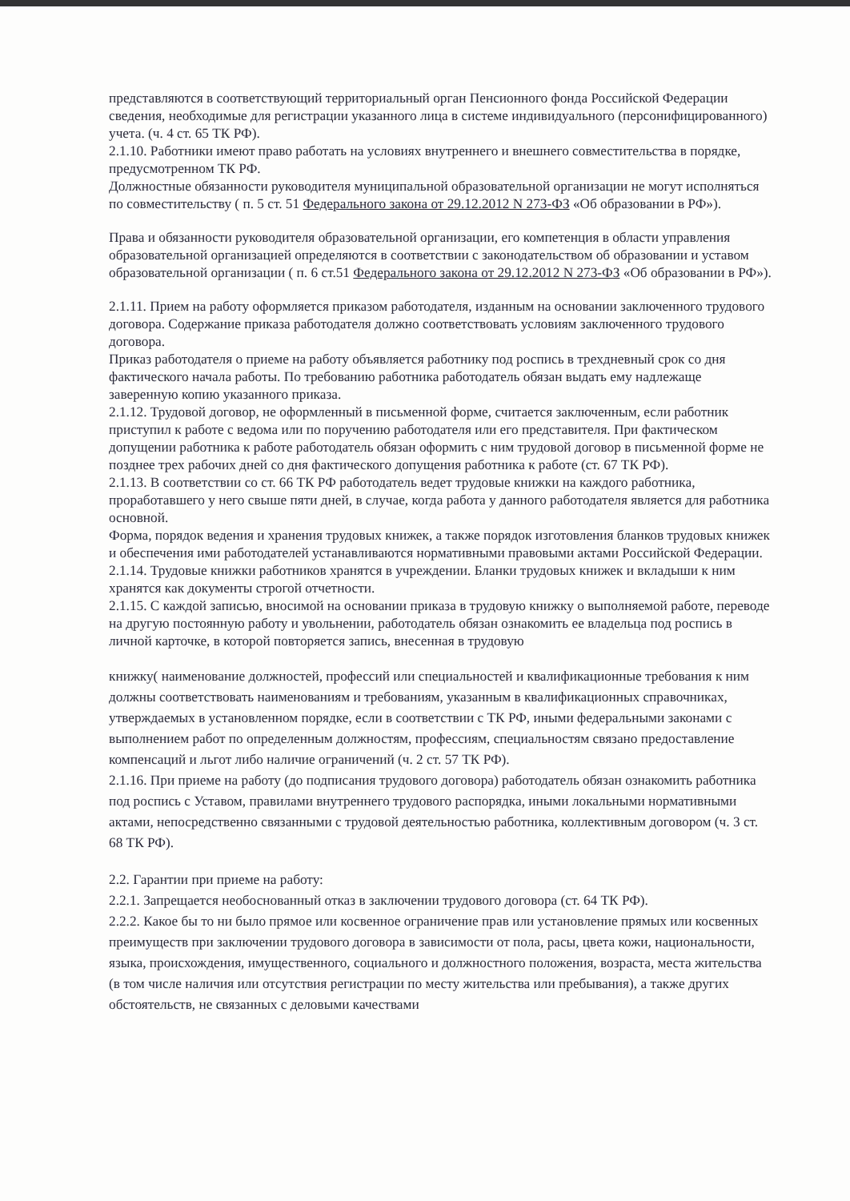представляются в соответствующий территориальный орган Пенсионного фонда Российской Федерации сведения, необходимые для регистрации указанного лица в системе индивидуального (персонифицированного) учета. (ч. 4 ст. 65 ТК РФ).
2.1.10. Работники имеют право работать на условиях внутреннего и внешнего совместительства в порядке, предусмотренном ТК РФ.
Должностные обязанности руководителя муниципальной образовательной организации не могут исполняться по совместительству ( п. 5 ст. 51 Федерального закона от 29.12.2012 N 273-ФЗ «Об образовании в РФ»).
Права и обязанности руководителя образовательной организации, его компетенция в области управления образовательной организацией определяются в соответствии с законодательством об образовании и уставом образовательной организации ( п. 6 ст.51 Федерального закона от 29.12.2012 N 273-ФЗ «Об образовании в РФ»).
2.1.11. Прием на работу оформляется приказом работодателя, изданным на основании заключенного трудового договора. Содержание приказа работодателя должно соответствовать условиям заключенного трудового договора.
Приказ работодателя о приеме на работу объявляется работнику под роспись в трехдневный срок со дня фактического начала работы. По требованию работника работодатель обязан выдать ему надлежаще заверенную копию указанного приказа.
2.1.12. Трудовой договор, не оформленный в письменной форме, считается заключенным, если работник приступил к работе с ведома или по поручению работодателя или его представителя. При фактическом допущении работника к работе работодатель обязан оформить с ним трудовой договор в письменной форме не позднее трех рабочих дней со дня фактического допущения работника к работе (ст. 67 ТК РФ).
2.1.13. В соответствии со ст. 66 ТК РФ работодатель ведет трудовые книжки на каждого работника, проработавшего у него свыше пяти дней, в случае, когда работа у данного работодателя является для работника основной.
Форма, порядок ведения и хранения трудовых книжек, а также порядок изготовления бланков трудовых книжек и обеспечения ими работодателей устанавливаются нормативными правовыми актами Российской Федерации.
2.1.14. Трудовые книжки работников хранятся в учреждении. Бланки трудовых книжек и вкладыши к ним хранятся как документы строгой отчетности.
2.1.15. С каждой записью, вносимой на основании приказа в трудовую книжку о выполняемой работе, переводе на другую постоянную работу и увольнении, работодатель обязан ознакомить ее владельца под роспись в личной карточке, в которой повторяется запись, внесенная в трудовую
книжку( наименование должностей, профессий или специальностей и квалификационные требования к ним должны соответствовать наименованиям и требованиям, указанным в квалификационных справочниках, утверждаемых в установленном порядке, если в соответствии с ТК РФ, иными федеральными законами с выполнением работ по определенным должностям, профессиям, специальностям связано предоставление компенсаций и льгот либо наличие ограничений (ч. 2 ст. 57 ТК РФ).
2.1.16. При приеме на работу (до подписания трудового договора) работодатель обязан ознакомить работника под роспись с Уставом, правилами внутреннего трудового распорядка, иными локальными нормативными актами, непосредственно связанными с трудовой деятельностью работника, коллективным договором (ч. 3 ст. 68 ТК РФ).
2.2. Гарантии при приеме на работу:
2.2.1. Запрещается необоснованный отказ в заключении трудового договора (ст. 64 ТК РФ).
2.2.2. Какое бы то ни было прямое или косвенное ограничение прав или установление прямых или косвенных преимуществ при заключении трудового договора в зависимости от пола, расы, цвета кожи, национальности, языка, происхождения, имущественного, социального и должностного положения, возраста, места жительства (в том числе наличия или отсутствия регистрации по месту жительства или пребывания), а также других обстоятельств, не связанных с деловыми качествами